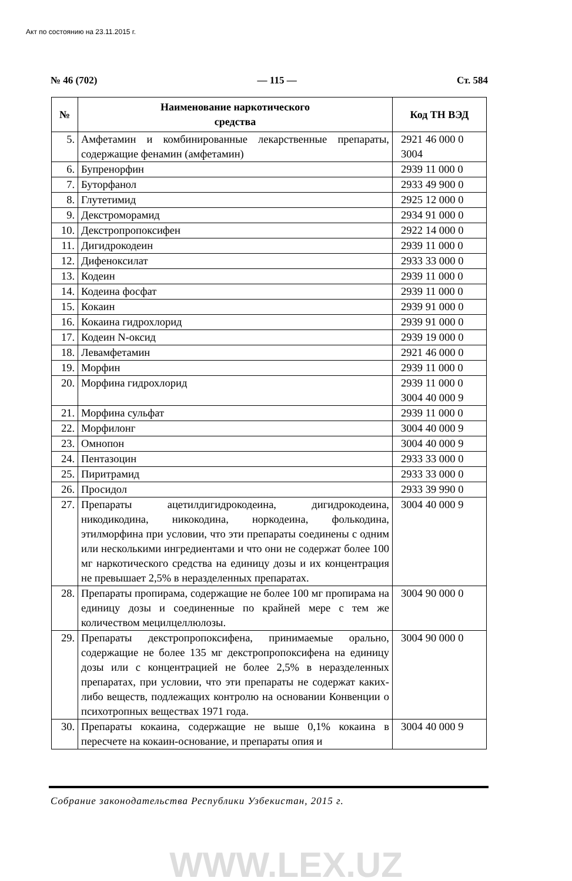Акт по состоянию на 23.11.2015 г.
№ 46 (702) — 115 — Ст. 584
| № | Наименование наркотического средства | Код ТН ВЭД |
| --- | --- | --- |
| 5. | Амфетамин и комбинированные лекарственные препараты, содержащие фенамин (амфетамин) | 2921 46 000 0 3004 |
| 6. | Бупренорфин | 2939 11 000 0 |
| 7. | Буторфанол | 2933 49 900 0 |
| 8. | Глутетимид | 2925 12 000 0 |
| 9. | Декстроморамид | 2934 91 000 0 |
| 10. | Декстропропоксифен | 2922 14 000 0 |
| 11. | Дигидрокодеин | 2939 11 000 0 |
| 12. | Дифеноксилат | 2933 33 000 0 |
| 13. | Кодеин | 2939 11 000 0 |
| 14. | Кодеина фосфат | 2939 11 000 0 |
| 15. | Кокаин | 2939 91 000 0 |
| 16. | Кокаина гидрохлорид | 2939 91 000 0 |
| 17. | Кодеин N-оксид | 2939 19 000 0 |
| 18. | Левамфетамин | 2921 46 000 0 |
| 19. | Морфин | 2939 11 000 0 |
| 20. | Морфина гидрохлорид | 2939 11 000 0 3004 40 000 9 |
| 21. | Морфина сульфат | 2939 11 000 0 |
| 22. | Морфилонг | 3004 40 000 9 |
| 23. | Омнопон | 3004 40 000 9 |
| 24. | Пентазоцин | 2933 33 000 0 |
| 25. | Пиритрамид | 2933 33 000 0 |
| 26. | Просидол | 2933 39 990 0 |
| 27. | Препараты ацетилдигидрокодеина, дигидрокодеина, никодикодина, никокодина, норкодеина, фолькодина, этилморфина при условии, что эти препараты соединены с одним или несколькими ингредиентами и что они не содержат более 100 мг наркотического средства на единицу дозы и их концентрация не превышает 2,5% в неразделенных препаратах. | 3004 40 000 9 |
| 28. | Препараты пропирама, содержащие не более 100 мг пропирама на единицу дозы и соединенные по крайней мере с тем же количеством мецилцеллюлозы. | 3004 90 000 0 |
| 29. | Препараты декстропропоксифена, принимаемые орально, содержащие не более 135 мг декстропропоксифена на единицу дозы или с концентрацией не более 2,5% в неразделенных препаратах, при условии, что эти препараты не содержат каких-либо веществ, подлежащих контролю на основании Конвенции о психотропных веществах 1971 года. | 3004 90 000 0 |
| 30. | Препараты кокаина, содержащие не выше 0,1% кокаина в пересчете на кокаин-основание, и препараты опия и | 3004 40 000 9 |
Собрание законодательства Республики Узбекистан, 2015 г.
WWW.LEX.UZ